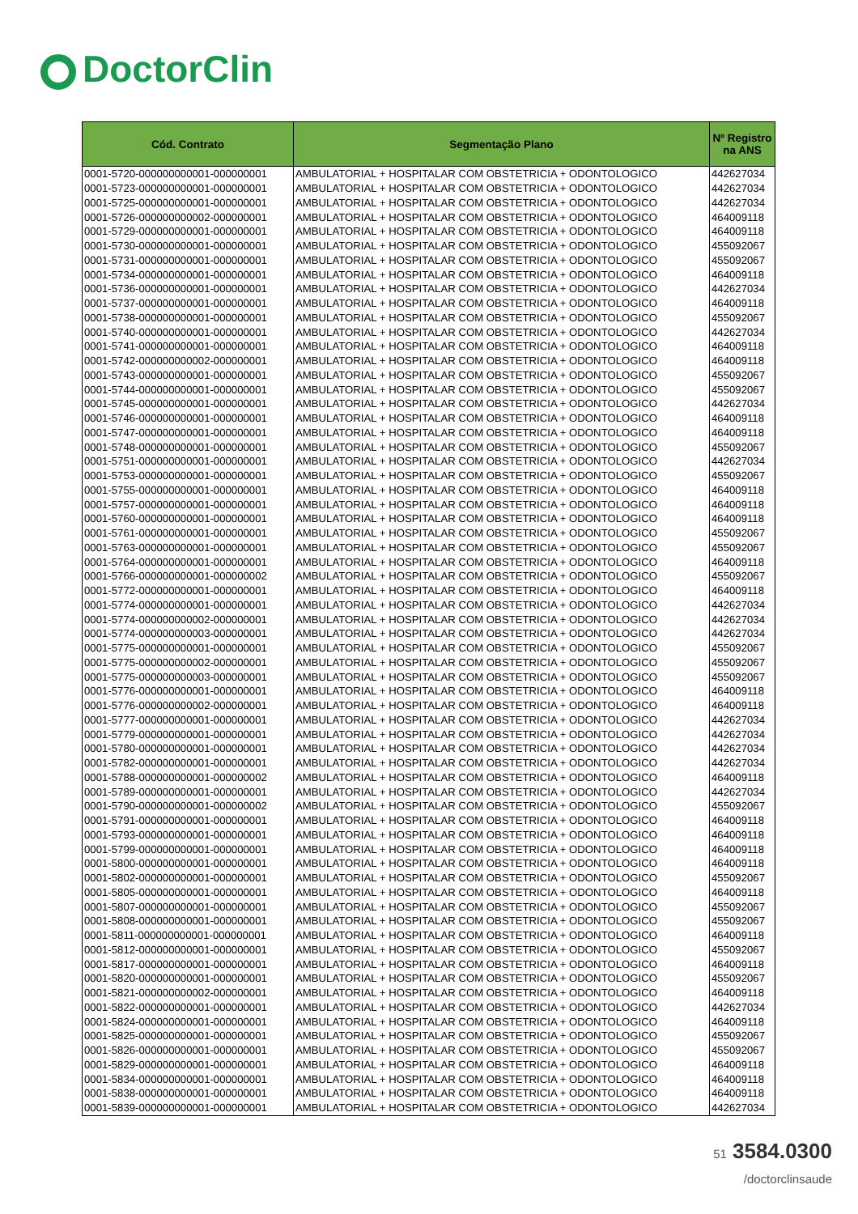DoctorClin
| Cód. Contrato | Segmentação Plano | Nº Registro na ANS |
| --- | --- | --- |
| 0001-5720-000000000001-000000001 | AMBULATORIAL + HOSPITALAR COM OBSTETRICIA + ODONTOLOGICO | 442627034 |
| 0001-5723-000000000001-000000001 | AMBULATORIAL + HOSPITALAR COM OBSTETRICIA + ODONTOLOGICO | 442627034 |
| 0001-5725-000000000001-000000001 | AMBULATORIAL + HOSPITALAR COM OBSTETRICIA + ODONTOLOGICO | 442627034 |
| 0001-5726-000000000002-000000001 | AMBULATORIAL + HOSPITALAR COM OBSTETRICIA + ODONTOLOGICO | 464009118 |
| 0001-5729-000000000001-000000001 | AMBULATORIAL + HOSPITALAR COM OBSTETRICIA + ODONTOLOGICO | 464009118 |
| 0001-5730-000000000001-000000001 | AMBULATORIAL + HOSPITALAR COM OBSTETRICIA + ODONTOLOGICO | 455092067 |
| 0001-5731-000000000001-000000001 | AMBULATORIAL + HOSPITALAR COM OBSTETRICIA + ODONTOLOGICO | 455092067 |
| 0001-5734-000000000001-000000001 | AMBULATORIAL + HOSPITALAR COM OBSTETRICIA + ODONTOLOGICO | 464009118 |
| 0001-5736-000000000001-000000001 | AMBULATORIAL + HOSPITALAR COM OBSTETRICIA + ODONTOLOGICO | 442627034 |
| 0001-5737-000000000001-000000001 | AMBULATORIAL + HOSPITALAR COM OBSTETRICIA + ODONTOLOGICO | 464009118 |
| 0001-5738-000000000001-000000001 | AMBULATORIAL + HOSPITALAR COM OBSTETRICIA + ODONTOLOGICO | 455092067 |
| 0001-5740-000000000001-000000001 | AMBULATORIAL + HOSPITALAR COM OBSTETRICIA + ODONTOLOGICO | 442627034 |
| 0001-5741-000000000001-000000001 | AMBULATORIAL + HOSPITALAR COM OBSTETRICIA + ODONTOLOGICO | 464009118 |
| 0001-5742-000000000002-000000001 | AMBULATORIAL + HOSPITALAR COM OBSTETRICIA + ODONTOLOGICO | 464009118 |
| 0001-5743-000000000001-000000001 | AMBULATORIAL + HOSPITALAR COM OBSTETRICIA + ODONTOLOGICO | 455092067 |
| 0001-5744-000000000001-000000001 | AMBULATORIAL + HOSPITALAR COM OBSTETRICIA + ODONTOLOGICO | 455092067 |
| 0001-5745-000000000001-000000001 | AMBULATORIAL + HOSPITALAR COM OBSTETRICIA + ODONTOLOGICO | 442627034 |
| 0001-5746-000000000001-000000001 | AMBULATORIAL + HOSPITALAR COM OBSTETRICIA + ODONTOLOGICO | 464009118 |
| 0001-5747-000000000001-000000001 | AMBULATORIAL + HOSPITALAR COM OBSTETRICIA + ODONTOLOGICO | 464009118 |
| 0001-5748-000000000001-000000001 | AMBULATORIAL + HOSPITALAR COM OBSTETRICIA + ODONTOLOGICO | 455092067 |
| 0001-5751-000000000001-000000001 | AMBULATORIAL + HOSPITALAR COM OBSTETRICIA + ODONTOLOGICO | 442627034 |
| 0001-5753-000000000001-000000001 | AMBULATORIAL + HOSPITALAR COM OBSTETRICIA + ODONTOLOGICO | 455092067 |
| 0001-5755-000000000001-000000001 | AMBULATORIAL + HOSPITALAR COM OBSTETRICIA + ODONTOLOGICO | 464009118 |
| 0001-5757-000000000001-000000001 | AMBULATORIAL + HOSPITALAR COM OBSTETRICIA + ODONTOLOGICO | 464009118 |
| 0001-5760-000000000001-000000001 | AMBULATORIAL + HOSPITALAR COM OBSTETRICIA + ODONTOLOGICO | 464009118 |
| 0001-5761-000000000001-000000001 | AMBULATORIAL + HOSPITALAR COM OBSTETRICIA + ODONTOLOGICO | 455092067 |
| 0001-5763-000000000001-000000001 | AMBULATORIAL + HOSPITALAR COM OBSTETRICIA + ODONTOLOGICO | 455092067 |
| 0001-5764-000000000001-000000001 | AMBULATORIAL + HOSPITALAR COM OBSTETRICIA + ODONTOLOGICO | 464009118 |
| 0001-5766-000000000001-000000002 | AMBULATORIAL + HOSPITALAR COM OBSTETRICIA + ODONTOLOGICO | 455092067 |
| 0001-5772-000000000001-000000001 | AMBULATORIAL + HOSPITALAR COM OBSTETRICIA + ODONTOLOGICO | 464009118 |
| 0001-5774-000000000001-000000001 | AMBULATORIAL + HOSPITALAR COM OBSTETRICIA + ODONTOLOGICO | 442627034 |
| 0001-5774-000000000002-000000001 | AMBULATORIAL + HOSPITALAR COM OBSTETRICIA + ODONTOLOGICO | 442627034 |
| 0001-5774-000000000003-000000001 | AMBULATORIAL + HOSPITALAR COM OBSTETRICIA + ODONTOLOGICO | 442627034 |
| 0001-5775-000000000001-000000001 | AMBULATORIAL + HOSPITALAR COM OBSTETRICIA + ODONTOLOGICO | 455092067 |
| 0001-5775-000000000002-000000001 | AMBULATORIAL + HOSPITALAR COM OBSTETRICIA + ODONTOLOGICO | 455092067 |
| 0001-5775-000000000003-000000001 | AMBULATORIAL + HOSPITALAR COM OBSTETRICIA + ODONTOLOGICO | 455092067 |
| 0001-5776-000000000001-000000001 | AMBULATORIAL + HOSPITALAR COM OBSTETRICIA + ODONTOLOGICO | 464009118 |
| 0001-5776-000000000002-000000001 | AMBULATORIAL + HOSPITALAR COM OBSTETRICIA + ODONTOLOGICO | 464009118 |
| 0001-5777-000000000001-000000001 | AMBULATORIAL + HOSPITALAR COM OBSTETRICIA + ODONTOLOGICO | 442627034 |
| 0001-5779-000000000001-000000001 | AMBULATORIAL + HOSPITALAR COM OBSTETRICIA + ODONTOLOGICO | 442627034 |
| 0001-5780-000000000001-000000001 | AMBULATORIAL + HOSPITALAR COM OBSTETRICIA + ODONTOLOGICO | 442627034 |
| 0001-5782-000000000001-000000001 | AMBULATORIAL + HOSPITALAR COM OBSTETRICIA + ODONTOLOGICO | 442627034 |
| 0001-5788-000000000001-000000002 | AMBULATORIAL + HOSPITALAR COM OBSTETRICIA + ODONTOLOGICO | 464009118 |
| 0001-5789-000000000001-000000001 | AMBULATORIAL + HOSPITALAR COM OBSTETRICIA + ODONTOLOGICO | 442627034 |
| 0001-5790-000000000001-000000002 | AMBULATORIAL + HOSPITALAR COM OBSTETRICIA + ODONTOLOGICO | 455092067 |
| 0001-5791-000000000001-000000001 | AMBULATORIAL + HOSPITALAR COM OBSTETRICIA + ODONTOLOGICO | 464009118 |
| 0001-5793-000000000001-000000001 | AMBULATORIAL + HOSPITALAR COM OBSTETRICIA + ODONTOLOGICO | 464009118 |
| 0001-5799-000000000001-000000001 | AMBULATORIAL + HOSPITALAR COM OBSTETRICIA + ODONTOLOGICO | 464009118 |
| 0001-5800-000000000001-000000001 | AMBULATORIAL + HOSPITALAR COM OBSTETRICIA + ODONTOLOGICO | 464009118 |
| 0001-5802-000000000001-000000001 | AMBULATORIAL + HOSPITALAR COM OBSTETRICIA + ODONTOLOGICO | 455092067 |
| 0001-5805-000000000001-000000001 | AMBULATORIAL + HOSPITALAR COM OBSTETRICIA + ODONTOLOGICO | 464009118 |
| 0001-5807-000000000001-000000001 | AMBULATORIAL + HOSPITALAR COM OBSTETRICIA + ODONTOLOGICO | 455092067 |
| 0001-5808-000000000001-000000001 | AMBULATORIAL + HOSPITALAR COM OBSTETRICIA + ODONTOLOGICO | 455092067 |
| 0001-5811-000000000001-000000001 | AMBULATORIAL + HOSPITALAR COM OBSTETRICIA + ODONTOLOGICO | 464009118 |
| 0001-5812-000000000001-000000001 | AMBULATORIAL + HOSPITALAR COM OBSTETRICIA + ODONTOLOGICO | 455092067 |
| 0001-5817-000000000001-000000001 | AMBULATORIAL + HOSPITALAR COM OBSTETRICIA + ODONTOLOGICO | 464009118 |
| 0001-5820-000000000001-000000001 | AMBULATORIAL + HOSPITALAR COM OBSTETRICIA + ODONTOLOGICO | 455092067 |
| 0001-5821-000000000002-000000001 | AMBULATORIAL + HOSPITALAR COM OBSTETRICIA + ODONTOLOGICO | 464009118 |
| 0001-5822-000000000001-000000001 | AMBULATORIAL + HOSPITALAR COM OBSTETRICIA + ODONTOLOGICO | 442627034 |
| 0001-5824-000000000001-000000001 | AMBULATORIAL + HOSPITALAR COM OBSTETRICIA + ODONTOLOGICO | 464009118 |
| 0001-5825-000000000001-000000001 | AMBULATORIAL + HOSPITALAR COM OBSTETRICIA + ODONTOLOGICO | 455092067 |
| 0001-5826-000000000001-000000001 | AMBULATORIAL + HOSPITALAR COM OBSTETRICIA + ODONTOLOGICO | 455092067 |
| 0001-5829-000000000001-000000001 | AMBULATORIAL + HOSPITALAR COM OBSTETRICIA + ODONTOLOGICO | 464009118 |
| 0001-5834-000000000001-000000001 | AMBULATORIAL + HOSPITALAR COM OBSTETRICIA + ODONTOLOGICO | 464009118 |
| 0001-5838-000000000001-000000001 | AMBULATORIAL + HOSPITALAR COM OBSTETRICIA + ODONTOLOGICO | 464009118 |
| 0001-5839-000000000001-000000001 | AMBULATORIAL + HOSPITALAR COM OBSTETRICIA + ODONTOLOGICO | 442627034 |
51 3584.0300
/doctorclinsaude